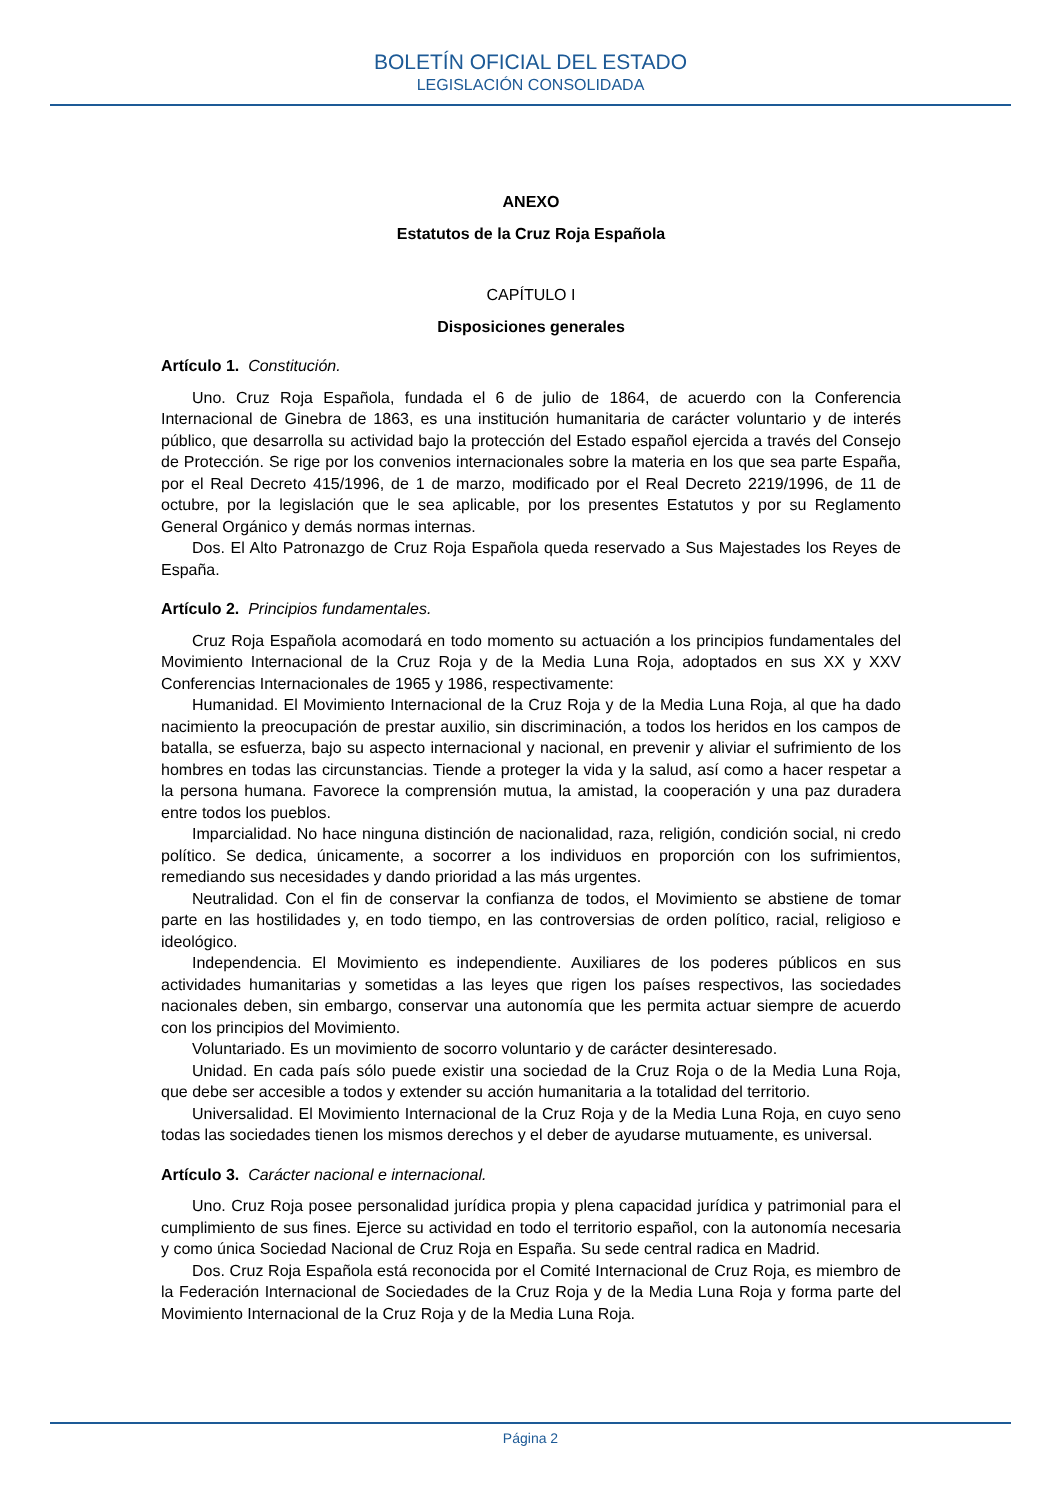BOLETÍN OFICIAL DEL ESTADO
LEGISLACIÓN CONSOLIDADA
ANEXO
Estatutos de la Cruz Roja Española
CAPÍTULO I
Disposiciones generales
Artículo 1. Constitución.
Uno. Cruz Roja Española, fundada el 6 de julio de 1864, de acuerdo con la Conferencia Internacional de Ginebra de 1863, es una institución humanitaria de carácter voluntario y de interés público, que desarrolla su actividad bajo la protección del Estado español ejercida a través del Consejo de Protección. Se rige por los convenios internacionales sobre la materia en los que sea parte España, por el Real Decreto 415/1996, de 1 de marzo, modificado por el Real Decreto 2219/1996, de 11 de octubre, por la legislación que le sea aplicable, por los presentes Estatutos y por su Reglamento General Orgánico y demás normas internas.
Dos. El Alto Patronazgo de Cruz Roja Española queda reservado a Sus Majestades los Reyes de España.
Artículo 2. Principios fundamentales.
Cruz Roja Española acomodará en todo momento su actuación a los principios fundamentales del Movimiento Internacional de la Cruz Roja y de la Media Luna Roja, adoptados en sus XX y XXV Conferencias Internacionales de 1965 y 1986, respectivamente:
Humanidad. El Movimiento Internacional de la Cruz Roja y de la Media Luna Roja, al que ha dado nacimiento la preocupación de prestar auxilio, sin discriminación, a todos los heridos en los campos de batalla, se esfuerza, bajo su aspecto internacional y nacional, en prevenir y aliviar el sufrimiento de los hombres en todas las circunstancias. Tiende a proteger la vida y la salud, así como a hacer respetar a la persona humana. Favorece la comprensión mutua, la amistad, la cooperación y una paz duradera entre todos los pueblos.
Imparcialidad. No hace ninguna distinción de nacionalidad, raza, religión, condición social, ni credo político. Se dedica, únicamente, a socorrer a los individuos en proporción con los sufrimientos, remediando sus necesidades y dando prioridad a las más urgentes.
Neutralidad. Con el fin de conservar la confianza de todos, el Movimiento se abstiene de tomar parte en las hostilidades y, en todo tiempo, en las controversias de orden político, racial, religioso e ideológico.
Independencia. El Movimiento es independiente. Auxiliares de los poderes públicos en sus actividades humanitarias y sometidas a las leyes que rigen los países respectivos, las sociedades nacionales deben, sin embargo, conservar una autonomía que les permita actuar siempre de acuerdo con los principios del Movimiento.
Voluntariado. Es un movimiento de socorro voluntario y de carácter desinteresado.
Unidad. En cada país sólo puede existir una sociedad de la Cruz Roja o de la Media Luna Roja, que debe ser accesible a todos y extender su acción humanitaria a la totalidad del territorio.
Universalidad. El Movimiento Internacional de la Cruz Roja y de la Media Luna Roja, en cuyo seno todas las sociedades tienen los mismos derechos y el deber de ayudarse mutuamente, es universal.
Artículo 3. Carácter nacional e internacional.
Uno. Cruz Roja posee personalidad jurídica propia y plena capacidad jurídica y patrimonial para el cumplimiento de sus fines. Ejerce su actividad en todo el territorio español, con la autonomía necesaria y como única Sociedad Nacional de Cruz Roja en España. Su sede central radica en Madrid.
Dos. Cruz Roja Española está reconocida por el Comité Internacional de Cruz Roja, es miembro de la Federación Internacional de Sociedades de la Cruz Roja y de la Media Luna Roja y forma parte del Movimiento Internacional de la Cruz Roja y de la Media Luna Roja.
Página 2